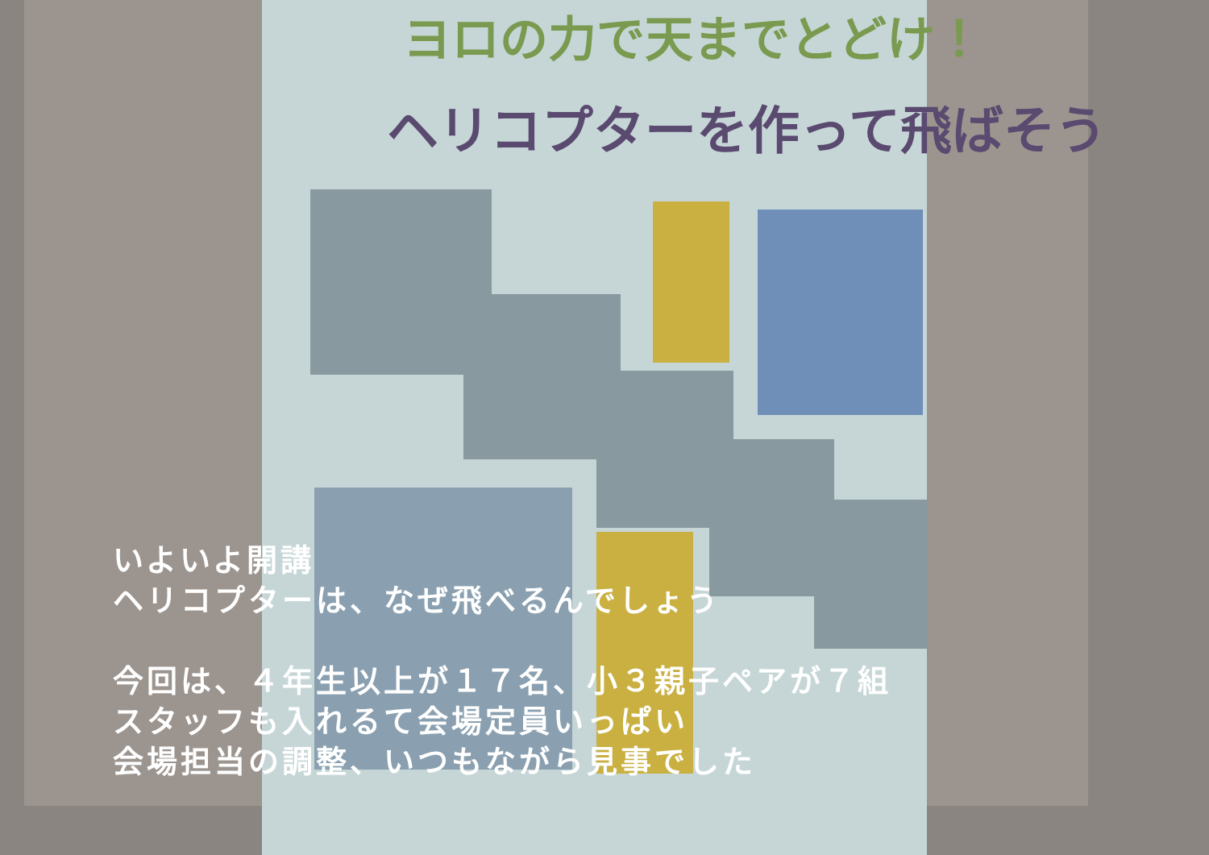ヨロの力で天までとどけ！
ヘリコプターを作って飛ばそう
いよいよ開講
ヘリコプターは、なぜ飛べるんでしょう
今回は、４年生以上が１７名、小３親子ペアが７組
スタッフも入れるて会場定員いっぱい
会場担当の調整、いつもながら見事でした